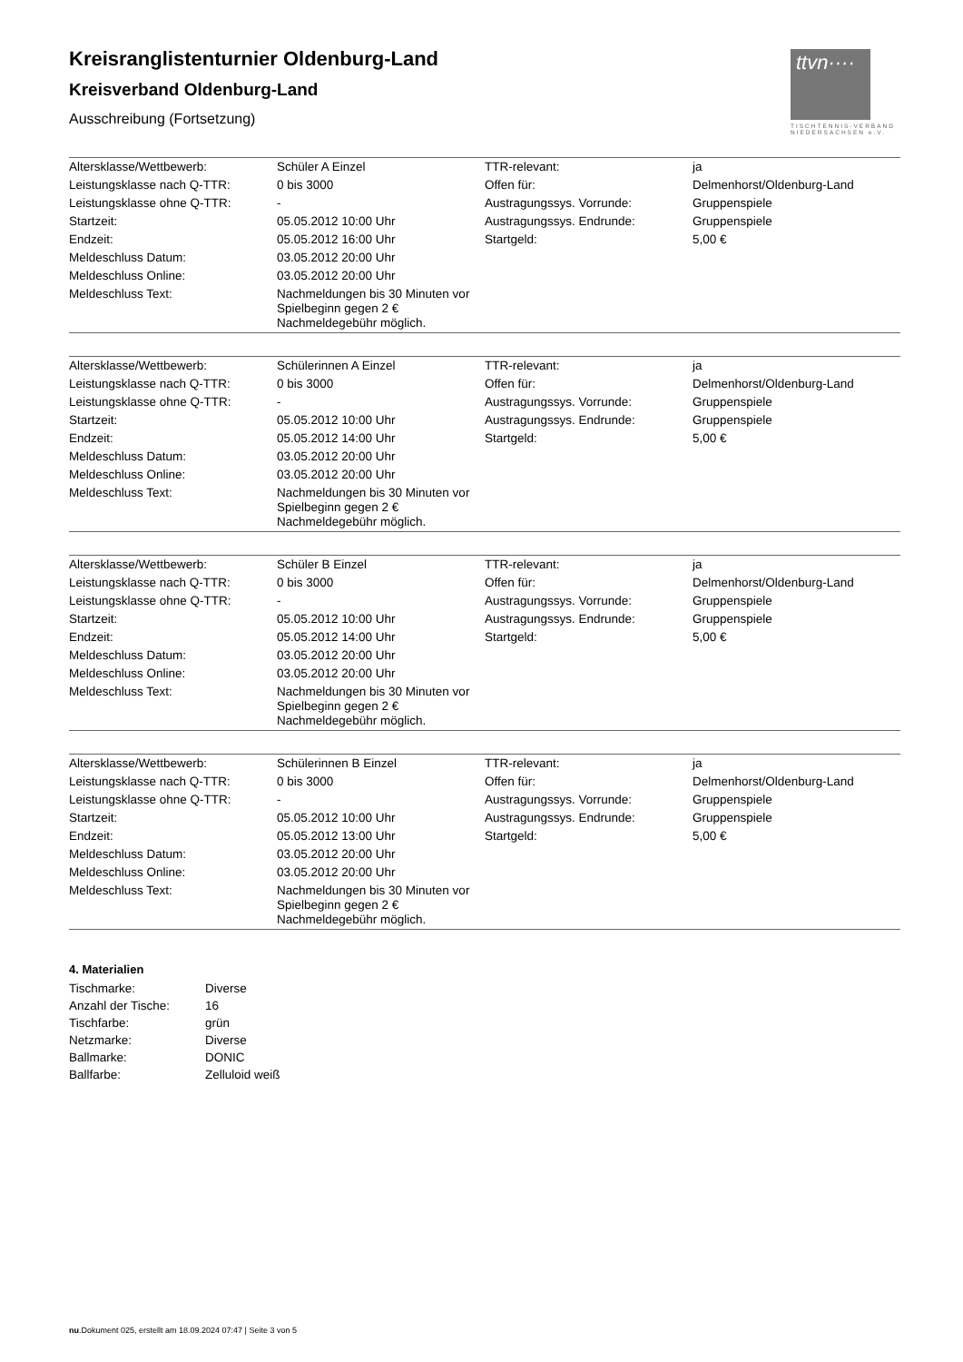ttvn····
TISCHTENNIS-VERBAND NIEDERSACHSEN e.V.
Kreisranglistenturnier Oldenburg-Land
Kreisverband Oldenburg-Land
Ausschreibung (Fortsetzung)
| Altersklasse/Wettbewerb: | Schüler A Einzel | TTR-relevant: | ja |
| Leistungsklasse nach Q-TTR: | 0 bis 3000 | Offen für: | Delmenhorst/Oldenburg-Land |
| Leistungsklasse ohne Q-TTR: | - | Austragungssys. Vorrunde: | Gruppenspiele |
| Startzeit: | 05.05.2012 10:00 Uhr | Austragungssys. Endrunde: | Gruppenspiele |
| Endzeit: | 05.05.2012 16:00 Uhr | Startgeld: | 5,00 € |
| Meldeschluss Datum: | 03.05.2012 20:00 Uhr | | |
| Meldeschluss Online: | 03.05.2012 20:00 Uhr | | |
| Meldeschluss Text: | Nachmeldungen bis 30 Minuten vor Spielbeginn gegen 2 € Nachmeldegebühr möglich. | | |
| Altersklasse/Wettbewerb: | Schülerinnen A Einzel | TTR-relevant: | ja |
| Leistungsklasse nach Q-TTR: | 0 bis 3000 | Offen für: | Delmenhorst/Oldenburg-Land |
| Leistungsklasse ohne Q-TTR: | - | Austragungssys. Vorrunde: | Gruppenspiele |
| Startzeit: | 05.05.2012 10:00 Uhr | Austragungssys. Endrunde: | Gruppenspiele |
| Endzeit: | 05.05.2012 14:00 Uhr | Startgeld: | 5,00 € |
| Meldeschluss Datum: | 03.05.2012 20:00 Uhr | | |
| Meldeschluss Online: | 03.05.2012 20:00 Uhr | | |
| Meldeschluss Text: | Nachmeldungen bis 30 Minuten vor Spielbeginn gegen 2 € Nachmeldegebühr möglich. | | |
| Altersklasse/Wettbewerb: | Schüler B Einzel | TTR-relevant: | ja |
| Leistungsklasse nach Q-TTR: | 0 bis 3000 | Offen für: | Delmenhorst/Oldenburg-Land |
| Leistungsklasse ohne Q-TTR: | - | Austragungssys. Vorrunde: | Gruppenspiele |
| Startzeit: | 05.05.2012 10:00 Uhr | Austragungssys. Endrunde: | Gruppenspiele |
| Endzeit: | 05.05.2012 14:00 Uhr | Startgeld: | 5,00 € |
| Meldeschluss Datum: | 03.05.2012 20:00 Uhr | | |
| Meldeschluss Online: | 03.05.2012 20:00 Uhr | | |
| Meldeschluss Text: | Nachmeldungen bis 30 Minuten vor Spielbeginn gegen 2 € Nachmeldegebühr möglich. | | |
| Altersklasse/Wettbewerb: | Schülerinnen B Einzel | TTR-relevant: | ja |
| Leistungsklasse nach Q-TTR: | 0 bis 3000 | Offen für: | Delmenhorst/Oldenburg-Land |
| Leistungsklasse ohne Q-TTR: | - | Austragungssys. Vorrunde: | Gruppenspiele |
| Startzeit: | 05.05.2012 10:00 Uhr | Austragungssys. Endrunde: | Gruppenspiele |
| Endzeit: | 05.05.2012 13:00 Uhr | Startgeld: | 5,00 € |
| Meldeschluss Datum: | 03.05.2012 20:00 Uhr | | |
| Meldeschluss Online: | 03.05.2012 20:00 Uhr | | |
| Meldeschluss Text: | Nachmeldungen bis 30 Minuten vor Spielbeginn gegen 2 € Nachmeldegebühr möglich. | | |
4. Materialien
| Tischmarke: | Diverse |
| Anzahl der Tische: | 16 |
| Tischfarbe: | grün |
| Netzmarke: | Diverse |
| Ballmarke: | DONIC |
| Ballfarbe: | Zelluloid weiß |
nu.Dokument 025, erstellt am 18.09.2024 07:47 | Seite 3 von 5